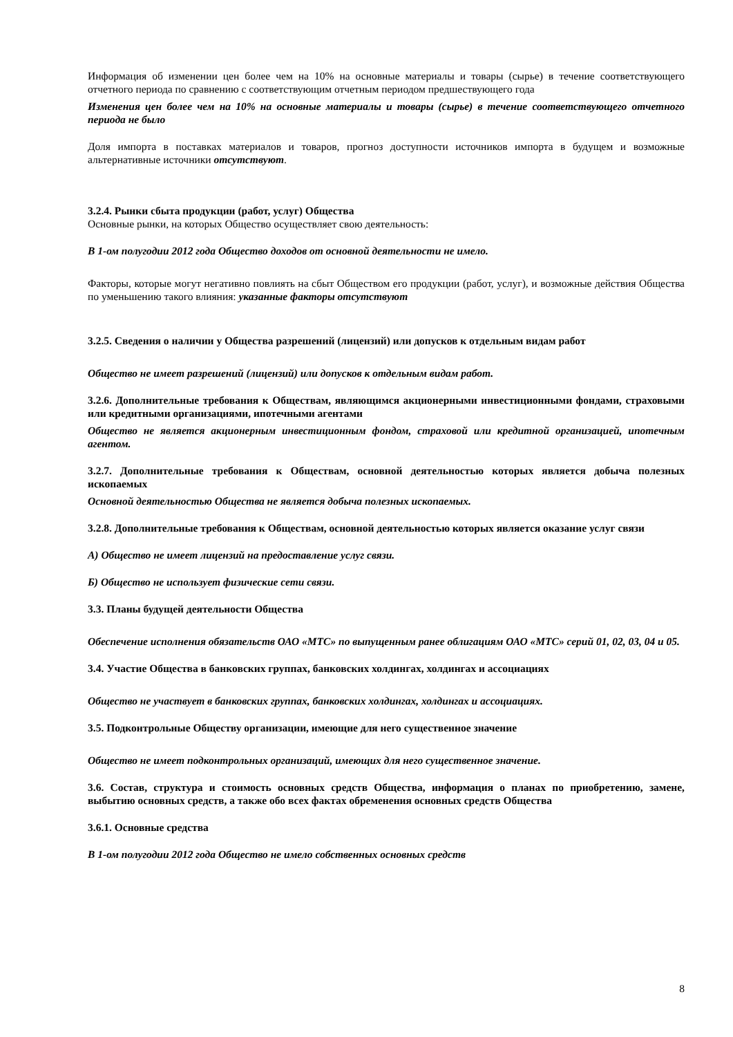Информация об изменении цен более чем на 10% на основные материалы и товары (сырье) в течение соответствующего отчетного периода по сравнению с соответствующим отчетным периодом предшествующего года
Изменения цен более чем на 10% на основные материалы и товары (сырье) в течение соответствующего отчетного периода не было
Доля импорта в поставках материалов и товаров, прогноз доступности источников импорта в будущем и возможные альтернативные источники отсутствуют.
3.2.4. Рынки сбыта продукции (работ, услуг) Общества
Основные рынки, на которых Общество осуществляет свою деятельность:
В 1-ом полугодии 2012 года Общество доходов от основной деятельности не имело.
Факторы, которые могут негативно повлиять на сбыт Обществом его продукции (работ, услуг), и возможные действия Общества по уменьшению такого влияния: указанные факторы отсутствуют
3.2.5. Сведения о наличии у Общества разрешений (лицензий) или допусков к отдельным видам работ
Общество не имеет разрешений (лицензий) или допусков к отдельным видам работ.
3.2.6. Дополнительные требования к Обществам, являющимся акционерными инвестиционными фондами, страховыми или кредитными организациями, ипотечными агентами
Общество не является акционерным инвестиционным фондом, страховой или кредитной организацией, ипотечным агентом.
3.2.7. Дополнительные требования к Обществам, основной деятельностью которых является добыча полезных ископаемых
Основной деятельностью Общества не является добыча полезных ископаемых.
3.2.8. Дополнительные требования к Обществам, основной деятельностью которых является оказание услуг связи
А) Общество не имеет лицензий на предоставление услуг связи.
Б) Общество не использует физические сети связи.
3.3. Планы будущей деятельности Общества
Обеспечение исполнения обязательств ОАО «МТС» по выпущенным ранее облигациям ОАО «МТС» серий 01, 02, 03, 04 и 05.
3.4. Участие Общества в банковских группах, банковских холдингах, холдингах и ассоциациях
Общество не участвует в банковских группах, банковских холдингах, холдингах и ассоциациях.
3.5. Подконтрольные Обществу организации, имеющие для него существенное значение
Общество не имеет подконтрольных организаций, имеющих для него существенное значение.
3.6. Состав, структура и стоимость основных средств Общества, информация о планах по приобретению, замене, выбытию основных средств, а также обо всех фактах обременения основных средств Общества
3.6.1. Основные средства
В 1-ом полугодии 2012 года Общество не имело собственных основных средств
8